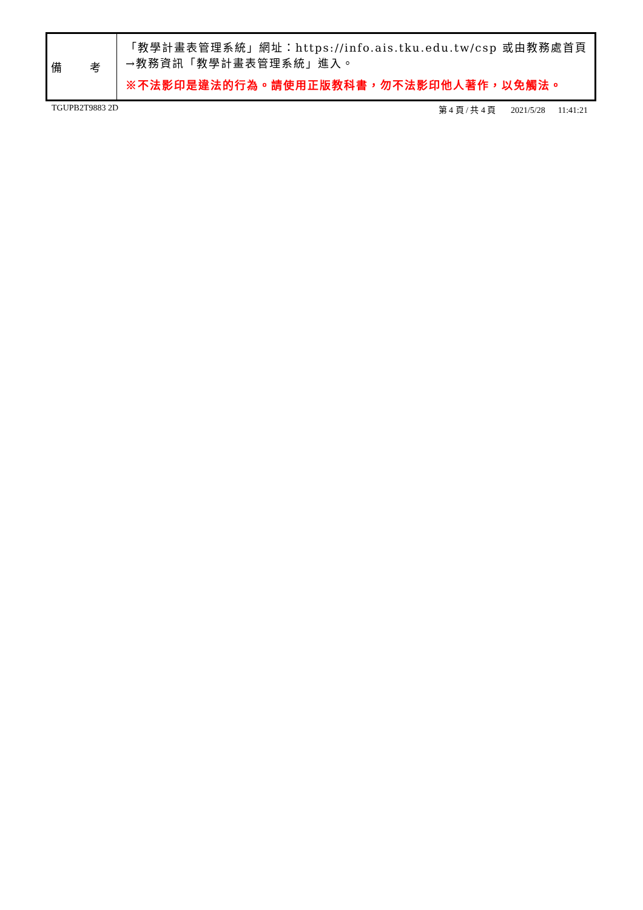| 備 考 | 「教學計畫表管理系統」網址： https://info.ais.tku.edu.tw/csp 或由教務處首頁→教務資訊「教學計畫表管理系統」進入。 ※不法影印是違法的行為。請使用正版教科書，勿不法影印他人著作，以免觸法。 |
TGUPB2T9883 2D 第 4 頁 / 共 4 頁 2021/5/28 11:41:21